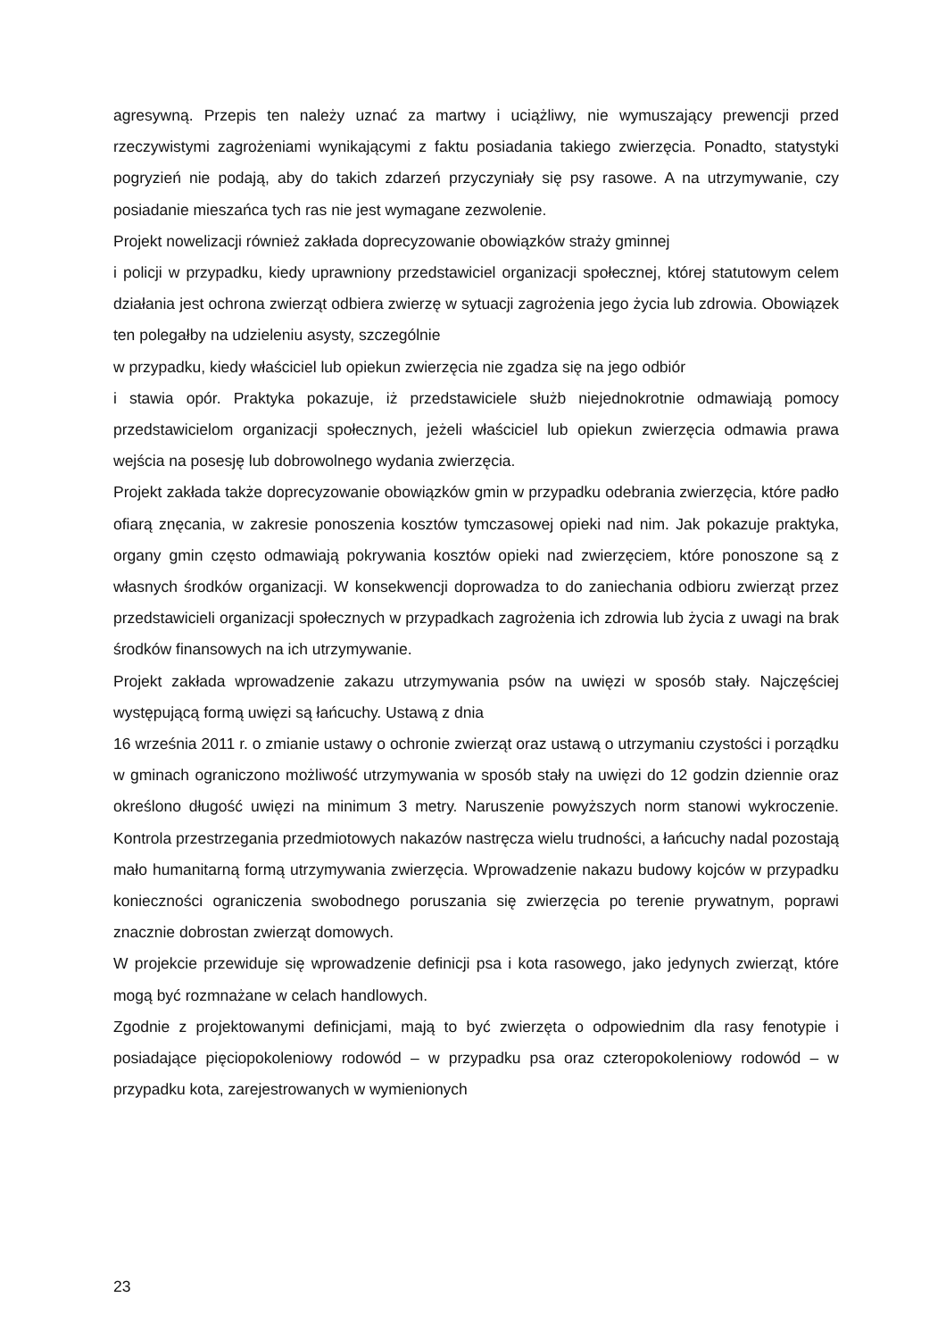agresywną. Przepis ten należy uznać za martwy i uciążliwy, nie wymuszający prewencji przed rzeczywistymi zagrożeniami wynikającymi z faktu posiadania takiego zwierzęcia. Ponadto, statystyki pogryzień nie podają, aby do takich zdarzeń przyczyniały się psy rasowe. A na utrzymywanie, czy posiadanie mieszańca tych ras nie jest wymagane zezwolenie.
Projekt nowelizacji również zakłada doprecyzowanie obowiązków straży gminnej
i policji w przypadku, kiedy uprawniony przedstawiciel organizacji społecznej, której statutowym celem działania jest ochrona zwierząt odbiera zwierzę w sytuacji zagrożenia jego życia lub zdrowia. Obowiązek ten polegałby na udzieleniu asysty, szczególnie
w przypadku, kiedy właściciel lub opiekun zwierzęcia nie zgadza się na jego odbiór
i stawia opór. Praktyka pokazuje, iż przedstawiciele służb niejednokrotnie odmawiają pomocy przedstawicielom organizacji społecznych, jeżeli właściciel lub opiekun zwierzęcia odmawia prawa wejścia na posesję lub dobrowolnego wydania zwierzęcia.
Projekt zakłada także doprecyzowanie obowiązków gmin w przypadku odebrania zwierzęcia, które padło ofiarą znęcania, w zakresie ponoszenia kosztów tymczasowej opieki nad nim. Jak pokazuje praktyka, organy gmin często odmawiają pokrywania kosztów opieki nad zwierzęciem, które ponoszone są z własnych środków organizacji. W konsekwencji doprowadza to do zaniechania odbioru zwierząt przez przedstawicieli organizacji społecznych w przypadkach zagrożenia ich zdrowia lub życia z uwagi na brak środków finansowych na ich utrzymywanie.
Projekt zakłada wprowadzenie zakazu utrzymywania psów na uwięzi w sposób stały. Najczęściej występującą formą uwięzi są łańcuchy. Ustawą z dnia
16 września 2011 r. o zmianie ustawy o ochronie zwierząt oraz ustawą o utrzymaniu czystości i porządku w gminach ograniczono możliwość utrzymywania w sposób stały na uwięzi do 12 godzin dziennie oraz określono długość uwięzi na minimum 3 metry. Naruszenie powyższych norm stanowi wykroczenie. Kontrola przestrzegania przedmiotowych nakazów nastręcza wielu trudności, a łańcuchy nadal pozostają mało humanitarną formą utrzymywania zwierzęcia. Wprowadzenie nakazu budowy kojców w przypadku konieczności ograniczenia swobodnego poruszania się zwierzęcia po terenie prywatnym, poprawi znacznie dobrostan zwierząt domowych.
W projekcie przewiduje się wprowadzenie definicji psa i kota rasowego, jako jedynych zwierząt, które mogą być rozmnażane w celach handlowych.
Zgodnie z projektowanymi definicjami, mają to być zwierzęta o odpowiednim dla rasy fenotypie i posiadające pięciopokoleniowy rodowód – w przypadku psa oraz czteropokoleniowy rodowód – w przypadku kota, zarejestrowanych w wymienionych
23